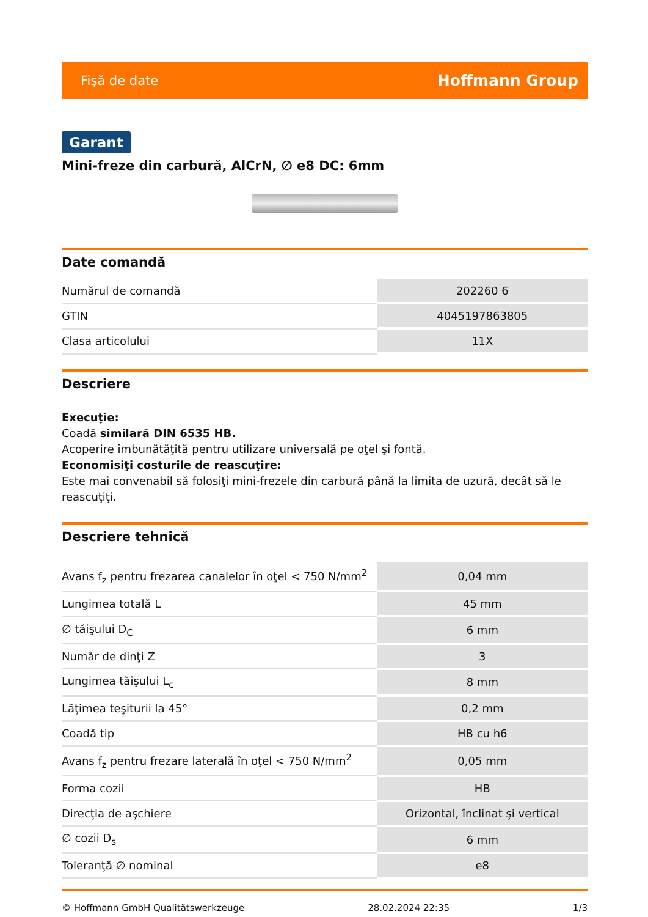Fişă de date Hoffmann Group
Garant
Mini-freze din carbură, AlCrN, ∅ e8 DC: 6mm
Date comandă
| Numărul de comandă | 202260 6 |
| GTIN | 4045197863805 |
| Clasa articolului | 11X |
Descriere
Execuţie:
Coadă similară DIN 6535 HB.
Acoperire îmbunătăţită pentru utilizare universală pe oţel şi fontă.
Economisiţi costurile de reascuţire:
Este mai convenabil să folosiţi mini-frezele din carbură până la limita de uzură, decât să le reascuţiţi.
Descriere tehnică
| Avans f<sub>z</sub> pentru frezarea canalelor în oţel < 750 N/mm<sup>2</sup> | 0,04 mm |
| Lungimea totală L | 45 mm |
| ∅ tăişului D<sub>C</sub> | 6 mm |
| Număr de dinţi Z | 3 |
| Lungimea tăişului L<sub>c</sub> | 8 mm |
| Lăţimea teşiturii la 45° | 0,2 mm |
| Coadă tip | HB cu h6 |
| Avans f<sub>z</sub> pentru frezare laterală în oţel < 750 N/mm<sup>2</sup> | 0,05 mm |
| Forma cozii | HB |
| Direcţia de aşchiere | Orizontal, înclinat şi vertical |
| ∅ cozii D<sub>s</sub> | 6 mm |
| Toleranţă ∅ nominal | e8 |
© Hoffmann GmbH Qualitätswerkzeuge 28.02.2024 22:35 1/3